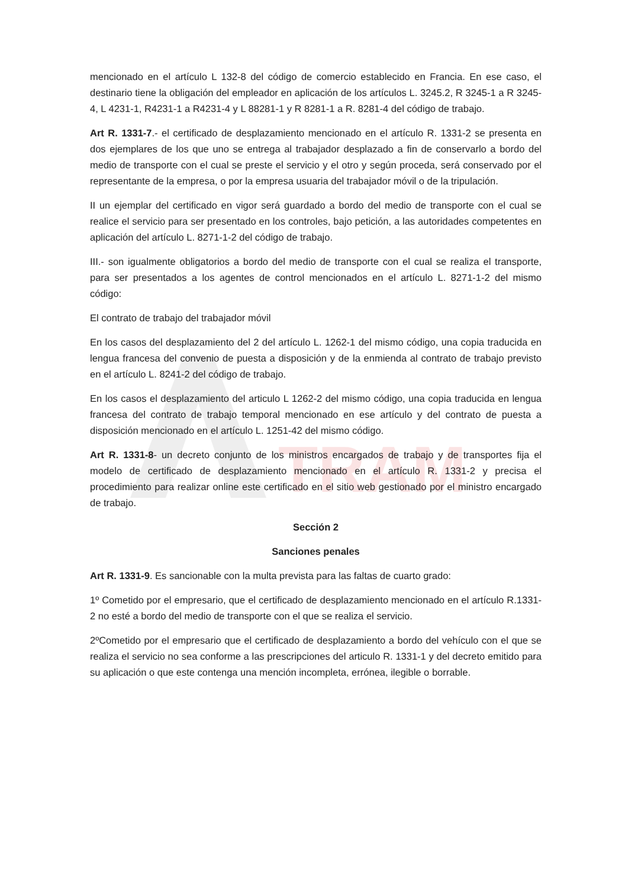TRAM
mencionado en el artículo L 132-8 del código de comercio establecido en Francia. En ese caso, el destinario tiene la obligación del empleador en aplicación de los artículos L. 3245.2, R 3245-1 a R 3245-4, L 4231-1, R4231-1 a R4231-4 y L 88281-1 y R 8281-1 a R. 8281-4 del código de trabajo.
Art R. 1331-7.- el certificado de desplazamiento mencionado en el artículo R. 1331-2 se presenta en dos ejemplares de los que uno se entrega al trabajador desplazado a fin de conservarlo a bordo del medio de transporte con el cual se preste el servicio y el otro y según proceda, será conservado por el representante de la empresa, o por la empresa usuaria del trabajador móvil o de la tripulación.
II un ejemplar del certificado en vigor será guardado a bordo del medio de transporte con el cual se realice el servicio para ser presentado en los controles, bajo petición, a las autoridades competentes en aplicación del artículo L. 8271-1-2 del código de trabajo.
III.- son igualmente obligatorios a bordo del medio de transporte con el cual se realiza el transporte, para ser presentados a los agentes de control mencionados en el artículo L. 8271-1-2 del mismo código:
El contrato de trabajo del trabajador móvil
En los casos del desplazamiento del 2 del artículo L. 1262-1 del mismo código, una copia traducida en lengua francesa del convenio de puesta a disposición y de la enmienda al contrato de trabajo previsto en el artículo L. 8241-2 del código de trabajo.
En los casos el desplazamiento del articulo L 1262-2 del mismo código, una copia traducida en lengua francesa del contrato de trabajo temporal mencionado en ese artículo y del contrato de puesta a disposición mencionado en el artículo L. 1251-42 del mismo código.
Art R. 1331-8- un decreto conjunto de los ministros encargados de trabajo y de transportes fija el modelo de certificado de desplazamiento mencionado en el artículo R. 1331-2 y precisa el procedimiento para realizar online este certificado en el sitio web gestionado por el ministro encargado de trabajo.
Sección 2
Sanciones penales
Art R. 1331-9. Es sancionable con la multa prevista para las faltas de cuarto grado:
1º Cometido por el empresario, que el certificado de desplazamiento mencionado en el artículo R.1331-2 no esté a bordo del medio de transporte con el que se realiza el servicio.
2ºCometido por el empresario que el certificado de desplazamiento a bordo del vehículo con el que se realiza el servicio no sea conforme a las prescripciones del articulo R. 1331-1 y del decreto emitido para su aplicación o que este contenga una mención incompleta, errónea, ilegible o borrable.